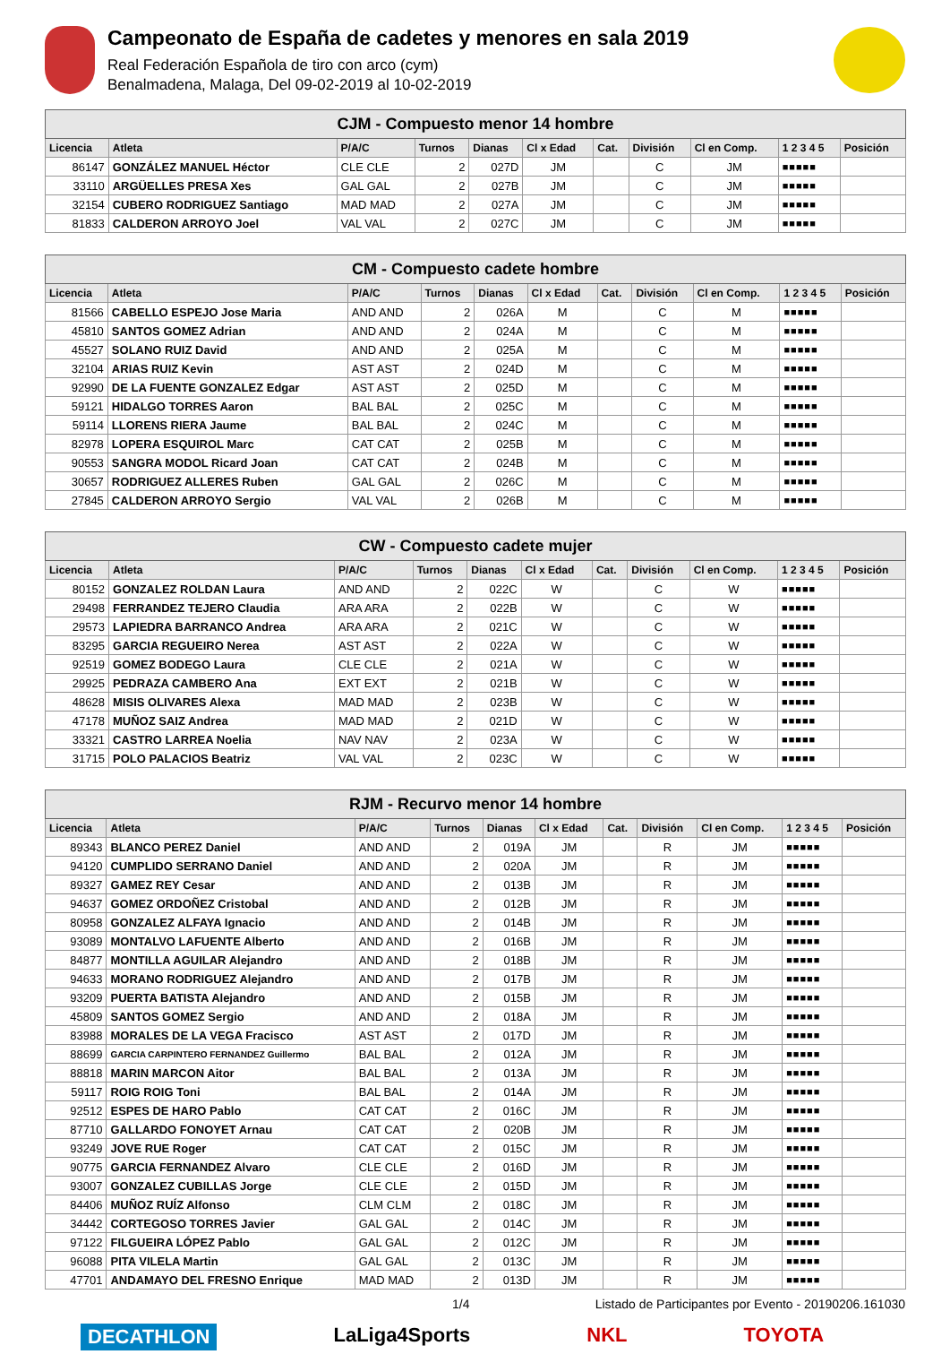Campeonato de España de cadetes y menores en sala 2019
Real Federación Española de tiro con arco (cym)
Benalmadena, Malaga, Del 09-02-2019 al 10-02-2019
| CJM - Compuesto menor 14 hombre | | | | | | | | | | |
| Licencia | Atleta | P/A/C | Turnos | Dianas | Cl x Edad | Cat. | División | Cl en Comp. | 1 2 3 4 5 | Posición |
| 86147 | GONZÁLEZ MANUEL Héctor | CLE CLE | 2 | 027D | JM | | C | JM | ■■■■■ | |
| 33110 | ARGÜELLES PRESA Xes | GAL GAL | 2 | 027B | JM | | C | JM | ■■■■■ | |
| 32154 | CUBERO RODRIGUEZ Santiago | MAD MAD | 2 | 027A | JM | | C | JM | ■■■■■ | |
| 81833 | CALDERON ARROYO Joel | VAL VAL | 2 | 027C | JM | | C | JM | ■■■■■ | |
| CM - Compuesto cadete hombre | | | | | | | | | | |
| Licencia | Atleta | P/A/C | Turnos | Dianas | Cl x Edad | Cat. | División | Cl en Comp. | 1 2 3 4 5 | Posición |
| 81566 | CABELLO ESPEJO Jose Maria | AND AND | 2 | 026A | M | | C | M | ■■■■■ | |
| 45810 | SANTOS GOMEZ Adrian | AND AND | 2 | 024A | M | | C | M | ■■■■■ | |
| 45527 | SOLANO RUIZ David | AND AND | 2 | 025A | M | | C | M | ■■■■■ | |
| 32104 | ARIAS RUIZ Kevin | AST AST | 2 | 024D | M | | C | M | ■■■■■ | |
| 92990 | DE LA FUENTE GONZALEZ Edgar | AST AST | 2 | 025D | M | | C | M | ■■■■■ | |
| 59121 | HIDALGO TORRES Aaron | BAL BAL | 2 | 025C | M | | C | M | ■■■■■ | |
| 59114 | LLORENS RIERA Jaume | BAL BAL | 2 | 024C | M | | C | M | ■■■■■ | |
| 82978 | LOPERA ESQUIROL Marc | CAT CAT | 2 | 025B | M | | C | M | ■■■■■ | |
| 90553 | SANGRA MODOL Ricard Joan | CAT CAT | 2 | 024B | M | | C | M | ■■■■■ | |
| 30657 | RODRIGUEZ ALLERES Ruben | GAL GAL | 2 | 026C | M | | C | M | ■■■■■ | |
| 27845 | CALDERON ARROYO Sergio | VAL VAL | 2 | 026B | M | | C | M | ■■■■■ | |
| CW - Compuesto cadete mujer | | | | | | | | | | |
| Licencia | Atleta | P/A/C | Turnos | Dianas | Cl x Edad | Cat. | División | Cl en Comp. | 1 2 3 4 5 | Posición |
| 80152 | GONZALEZ ROLDAN Laura | AND AND | 2 | 022C | W | | C | W | ■■■■■ | |
| 29498 | FERRANDEZ TEJERO Claudia | ARA ARA | 2 | 022B | W | | C | W | ■■■■■ | |
| 29573 | LAPIEDRA BARRANCO Andrea | ARA ARA | 2 | 021C | W | | C | W | ■■■■■ | |
| 83295 | GARCIA REGUEIRO Nerea | AST AST | 2 | 022A | W | | C | W | ■■■■■ | |
| 92519 | GOMEZ BODEGO Laura | CLE CLE | 2 | 021A | W | | C | W | ■■■■■ | |
| 29925 | PEDRAZA CAMBERO Ana | EXT EXT | 2 | 021B | W | | C | W | ■■■■■ | |
| 48628 | MISIS OLIVARES Alexa | MAD MAD | 2 | 023B | W | | C | W | ■■■■■ | |
| 47178 | MUÑOZ SAIZ Andrea | MAD MAD | 2 | 021D | W | | C | W | ■■■■■ | |
| 33321 | CASTRO LARREA Noelia | NAV NAV | 2 | 023A | W | | C | W | ■■■■■ | |
| 31715 | POLO PALACIOS Beatriz | VAL VAL | 2 | 023C | W | | C | W | ■■■■■ | |
| RJM - Recurvo menor 14 hombre | | | | | | | | | | |
| Licencia | Atleta | P/A/C | Turnos | Dianas | Cl x Edad | Cat. | División | Cl en Comp. | 1 2 3 4 5 | Posición |
| 89343 | BLANCO PEREZ Daniel | AND AND | 2 | 019A | JM | | R | JM | ■■■■■ | |
| 94120 | CUMPLIDO SERRANO Daniel | AND AND | 2 | 020A | JM | | R | JM | ■■■■■ | |
| 89327 | GAMEZ REY Cesar | AND AND | 2 | 013B | JM | | R | JM | ■■■■■ | |
| 94637 | GOMEZ ORDOÑEZ Cristobal | AND AND | 2 | 012B | JM | | R | JM | ■■■■■ | |
| 80958 | GONZALEZ ALFAYA Ignacio | AND AND | 2 | 014B | JM | | R | JM | ■■■■■ | |
| 93089 | MONTALVO LAFUENTE Alberto | AND AND | 2 | 016B | JM | | R | JM | ■■■■■ | |
| 84877 | MONTILLA AGUILAR Alejandro | AND AND | 2 | 018B | JM | | R | JM | ■■■■■ | |
| 94633 | MORANO RODRIGUEZ Alejandro | AND AND | 2 | 017B | JM | | R | JM | ■■■■■ | |
| 93209 | PUERTA BATISTA Alejandro | AND AND | 2 | 015B | JM | | R | JM | ■■■■■ | |
| 45809 | SANTOS GOMEZ Sergio | AND AND | 2 | 018A | JM | | R | JM | ■■■■■ | |
| 83988 | MORALES DE LA VEGA Fracisco | AST AST | 2 | 017D | JM | | R | JM | ■■■■■ | |
| 88699 | GARCIA CARPINTERO FERNANDEZ Guillermo | BAL BAL | 2 | 012A | JM | | R | JM | ■■■■■ | |
| 88818 | MARIN MARCON Aitor | BAL BAL | 2 | 013A | JM | | R | JM | ■■■■■ | |
| 59117 | ROIG ROIG Toni | BAL BAL | 2 | 014A | JM | | R | JM | ■■■■■ | |
| 92512 | ESPES DE HARO Pablo | CAT CAT | 2 | 016C | JM | | R | JM | ■■■■■ | |
| 87710 | GALLARDO FONOYET Arnau | CAT CAT | 2 | 020B | JM | | R | JM | ■■■■■ | |
| 93249 | JOVE RUE Roger | CAT CAT | 2 | 015C | JM | | R | JM | ■■■■■ | |
| 90775 | GARCIA FERNANDEZ Alvaro | CLE CLE | 2 | 016D | JM | | R | JM | ■■■■■ | |
| 93007 | GONZALEZ CUBILLAS Jorge | CLE CLE | 2 | 015D | JM | | R | JM | ■■■■■ | |
| 84406 | MUÑOZ RUÍZ Alfonso | CLM CLM | 2 | 018C | JM | | R | JM | ■■■■■ | |
| 34442 | CORTEGOSO TORRES Javier | GAL GAL | 2 | 014C | JM | | R | JM | ■■■■■ | |
| 97122 | FILGUEIRA LÓPEZ Pablo | GAL GAL | 2 | 012C | JM | | R | JM | ■■■■■ | |
| 96088 | PITA VILELA Martin | GAL GAL | 2 | 013C | JM | | R | JM | ■■■■■ | |
| 47701 | ANDAMAYO DEL FRESNO Enrique | MAD MAD | 2 | 013D | JM | | R | JM | ■■■■■ | |
1/4 Listado de Participantes por Evento - 20190206.161030
DECATHLON LaLiga4Sports NKL TOYOTA